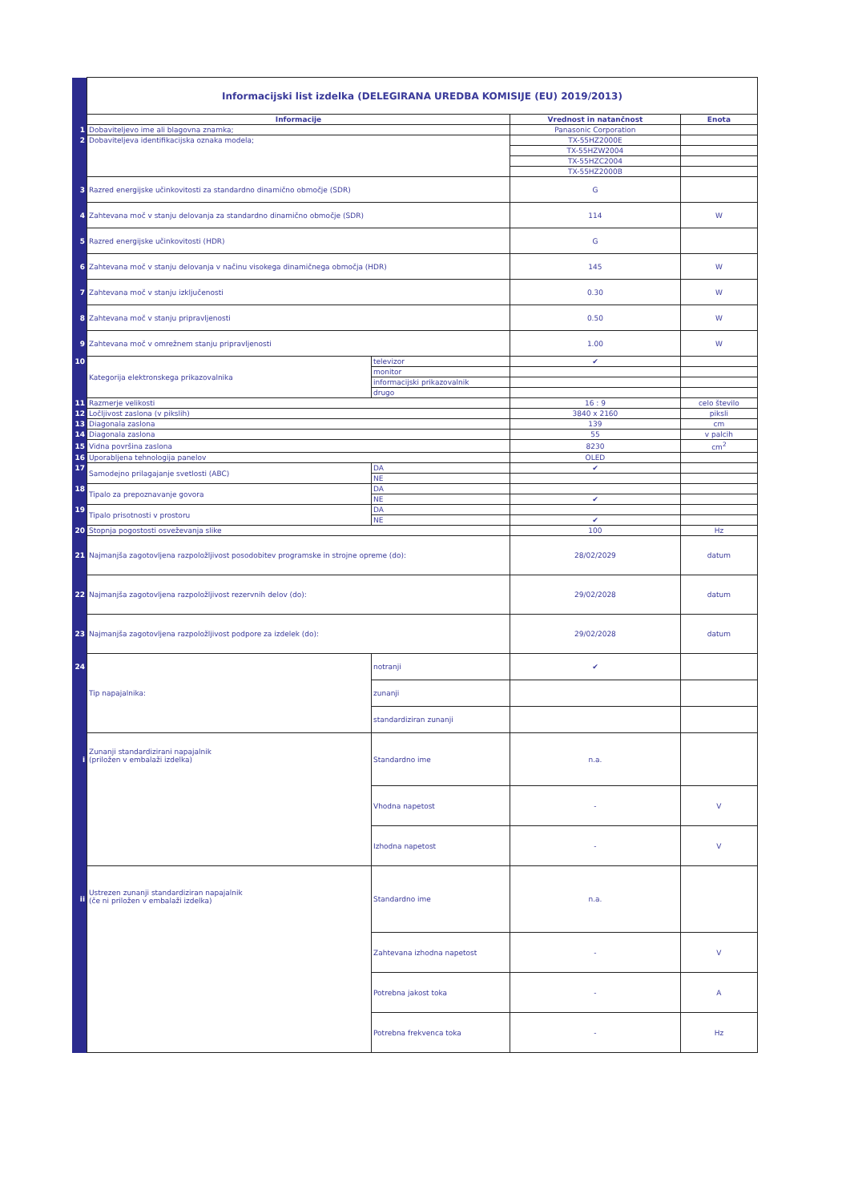| | Informacijski list izdelka (DELEGIRANA UREDBA KOMISIJE (EU) 2019/2013) | | | |
| | Informacije | | Vrednost in natančnost | Enota |
| 1 | Dobaviteljevo ime ali blagovna znamka; | | Panasonic Corporation | |
| 2 | Dobaviteljeva identifikacijska oznaka modela; | | TX-55HZ2000E | |
| | | | TX-55HZW2004 | |
| | | | TX-55HZC2004 | |
| | | | TX-55HZ2000B | |
| 3 | Razred energijske učinkovitosti za standardno dinamično območje (SDR) | | G | |
| 4 | Zahtevana moč v stanju delovanja za standardno dinamično območje (SDR) | | 114 | W |
| 5 | Razred energijske učinkovitosti (HDR) | | G | |
| 6 | Zahtevana moč v stanju delovanja v načinu visokega dinamičnega območja (HDR) | | 145 | W |
| 7 | Zahtevana moč v stanju izključenosti | | 0.30 | W |
| 8 | Zahtevana moč v stanju pripravljenosti | | 0.50 | W |
| 9 | Zahtevana moč v omrežnem stanju pripravljenosti | | 1.00 | W |
| 10 | Kategorija elektronskega prikazovalnika | televizor | ✔ | |
| | | monitor | | |
| | | informacijski prikazovalnik | | |
| | | drugo | | |
| 11 | Razmerje velikosti | | 16 : 9 | celo število |
| 12 | Ločljivost zaslona (v pikslih) | | 3840 x 2160 | piksli |
| 13 | Diagonala zaslona | | 139 | cm |
| 14 | Diagonala zaslona | | 55 | v palcih |
| 15 | Vidna površina zaslona | | 8230 | cm<sup>2</sup> |
| 16 | Uporabljena tehnologija panelov | | OLED | |
| 17 | Samodejno prilagajanje svetlosti (ABC) | DA | ✔ | |
| | | NE | | |
| 18 | Tipalo za prepoznavanje govora | DA | | |
| | | NE | ✔ | |
| 19 | Tipalo prisotnosti v prostoru | DA | | |
| | | NE | ✔ | |
| 20 | Stopnja pogostosti osveževanja slike | | 100 | Hz |
| 21 | Najmanjša zagotovljena razpoložljivost posodobitev programske in strojne opreme (do): | | 28/02/2029 | datum |
| 22 | Najmanjša zagotovljena razpoložljivost rezervnih delov (do): | | 29/02/2028 | datum |
| 23 | Najmanjša zagotovljena razpoložljivost podpore za izdelek (do): | | 29/02/2028 | datum |
| 24 | Tip napajalnika: | notranji | ✔ | |
| | | zunanji | | |
| | | standardiziran zunanji | | |
| i | Zunanji standardizirani napajalnik (priložen v embalaži izdelka) | Standardno ime | n.a. | |
| | | Vhodna napetost | - | V |
| | | Izhodna napetost | - | V |
| ii | Ustrezen zunanji standardiziran napajalnik (če ni priložen v embalaži izdelka) | Standardno ime | n.a. | |
| | | Zahtevana izhodna napetost | - | V |
| | | Potrebna jakost toka | - | A |
| | | Potrebna frekvenca toka | - | Hz |